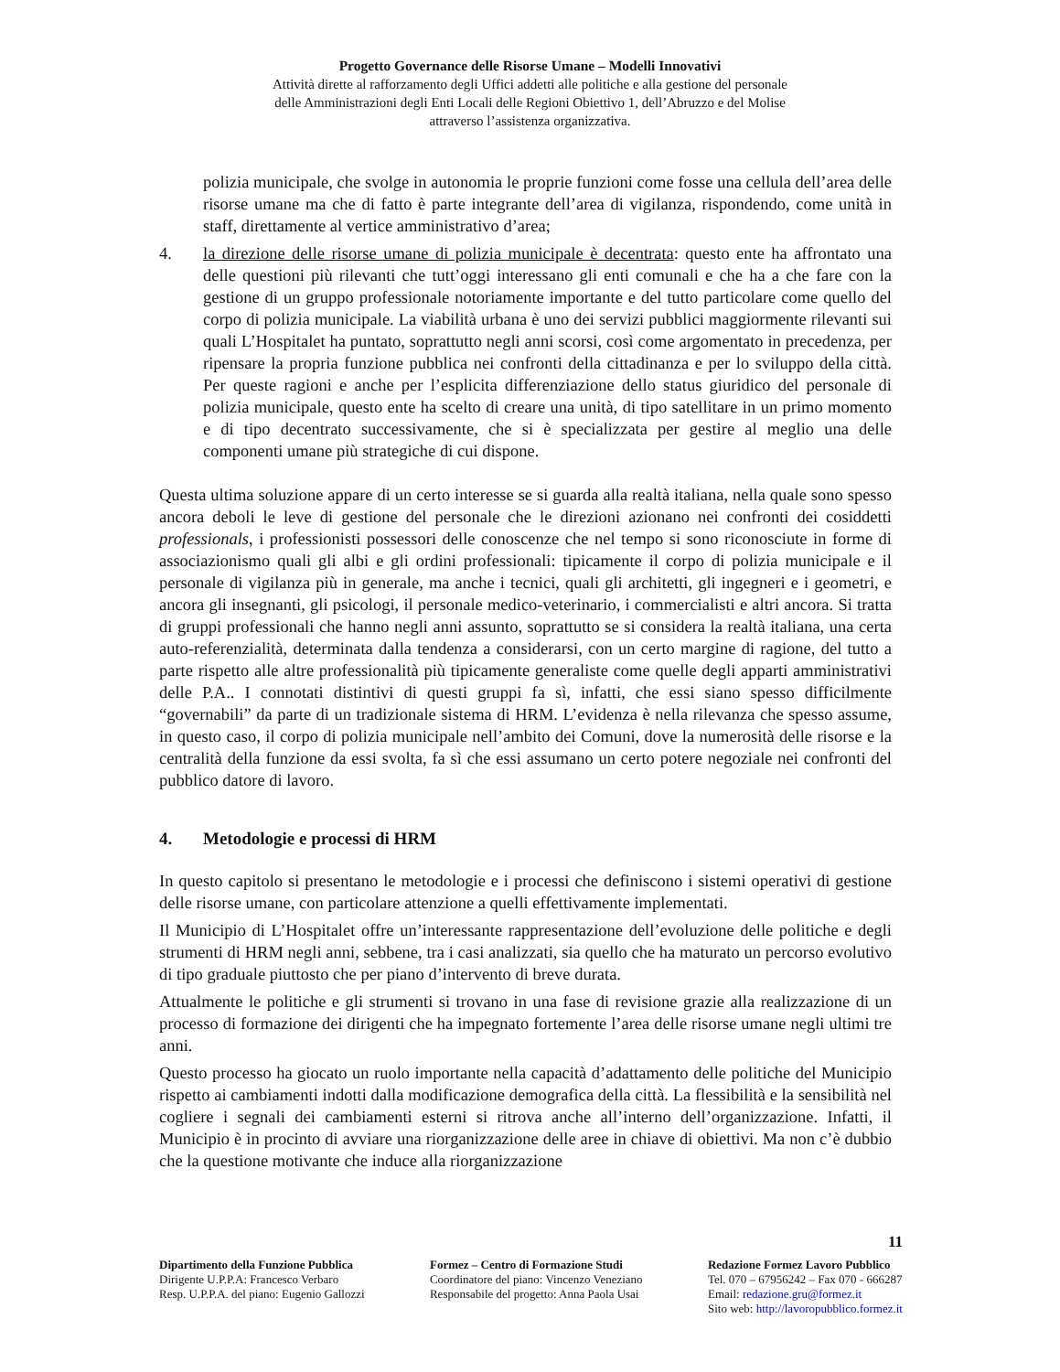Progetto Governance delle Risorse Umane – Modelli Innovativi
Attività dirette al rafforzamento degli Uffici addetti alle politiche e alla gestione del personale
delle Amministrazioni degli Enti Locali delle Regioni Obiettivo 1, dell’Abruzzo e del Molise
attraverso l’assistenza organizzativa.
polizia municipale, che svolge in autonomia le proprie funzioni come fosse una cellula dell’area delle risorse umane ma che di fatto è parte integrante dell’area di vigilanza, rispondendo, come unità in staff, direttamente al vertice amministrativo d’area;
4. la direzione delle risorse umane di polizia municipale è decentrata: questo ente ha affrontato una delle questioni più rilevanti che tutt’oggi interessano gli enti comunali e che ha a che fare con la gestione di un gruppo professionale notoriamente importante e del tutto particolare come quello del corpo di polizia municipale. La viabilità urbana è uno dei servizi pubblici maggiormente rilevanti sui quali L’Hospitalet ha puntato, soprattutto negli anni scorsi, così come argomentato in precedenza, per ripensare la propria funzione pubblica nei confronti della cittadinanza e per lo sviluppo della città. Per queste ragioni e anche per l’esplicita differenziazione dello status giuridico del personale di polizia municipale, questo ente ha scelto di creare una unità, di tipo satellitare in un primo momento e di tipo decentrato successivamente, che si è specializzata per gestire al meglio una delle componenti umane più strategiche di cui dispone.
Questa ultima soluzione appare di un certo interesse se si guarda alla realtà italiana, nella quale sono spesso ancora deboli le leve di gestione del personale che le direzioni azionano nei confronti dei cosiddetti professionals, i professionisti possessori delle conoscenze che nel tempo si sono riconosciute in forme di associazionismo quali gli albi e gli ordini professionali: tipicamente il corpo di polizia municipale e il personale di vigilanza più in generale, ma anche i tecnici, quali gli architetti, gli ingegneri e i geometri, e ancora gli insegnanti, gli psicologi, il personale medico-veterinario, i commercialisti e altri ancora. Si tratta di gruppi professionali che hanno negli anni assunto, soprattutto se si considera la realtà italiana, una certa auto-referenzialità, determinata dalla tendenza a considerarsi, con un certo margine di ragione, del tutto a parte rispetto alle altre professionalità più tipicamente generaliste come quelle degli apparti amministrativi delle P.A.. I connotati distintivi di questi gruppi fa sì, infatti, che essi siano spesso difficilmente “governabili” da parte di un tradizionale sistema di HRM. L’evidenza è nella rilevanza che spesso assume, in questo caso, il corpo di polizia municipale nell’ambito dei Comuni, dove la numerosità delle risorse e la centralità della funzione da essi svolta, fa sì che essi assumano un certo potere negoziale nei confronti del pubblico datore di lavoro.
4. Metodologie e processi di HRM
In questo capitolo si presentano le metodologie e i processi che definiscono i sistemi operativi di gestione delle risorse umane, con particolare attenzione a quelli effettivamente implementati.
Il Municipio di L’Hospitalet offre un’interessante rappresentazione dell’evoluzione delle politiche e degli strumenti di HRM negli anni, sebbene, tra i casi analizzati, sia quello che ha maturato un percorso evolutivo di tipo graduale piuttosto che per piano d’intervento di breve durata.
Attualmente le politiche e gli strumenti si trovano in una fase di revisione grazie alla realizzazione di un processo di formazione dei dirigenti che ha impegnato fortemente l’area delle risorse umane negli ultimi tre anni.
Questo processo ha giocato un ruolo importante nella capacità d’adattamento delle politiche del Municipio rispetto ai cambiamenti indotti dalla modificazione demografica della città. La flessibilità e la sensibilità nel cogliere i segnali dei cambiamenti esterni si ritrova anche all’interno dell’organizzazione. Infatti, il Municipio è in procinto di avviare una riorganizzazione delle aree in chiave di obiettivi. Ma non c’è dubbio che la questione motivante che induce alla riorganizzazione
11
Dipartimento della Funzione Pubblica
Dirigente U.P.P.A: Francesco Verbaro
Resp. U.P.P.A. del piano: Eugenio Gallozzi
Formez – Centro di Formazione Studi
Coordinatore del piano: Vincenzo Veneziano
Responsabile del progetto: Anna Paola Usai
Redazione Formez Lavoro Pubblico
Tel. 070 – 67956242 – Fax 070 - 666287
Email: redazione.gru@formez.it
Sito web: http://lavoropubblico.formez.it